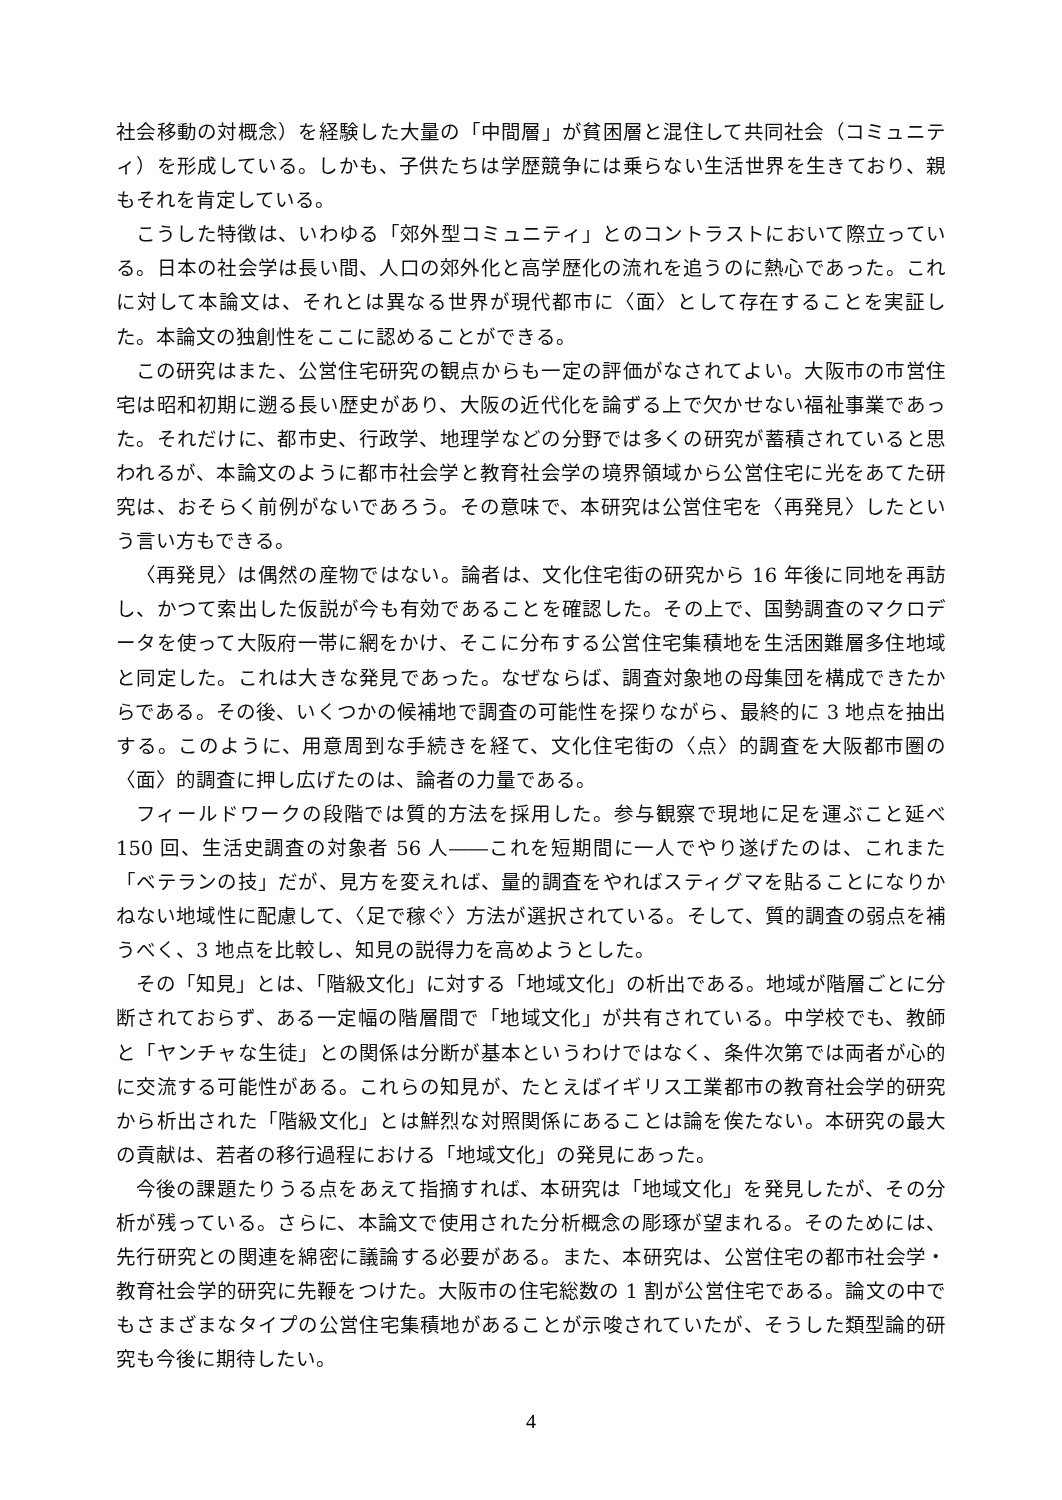社会移動の対概念）を経験した大量の「中間層」が貧困層と混住して共同社会（コミュニティ）を形成している。しかも、子供たちは学歴競争には乗らない生活世界を生きており、親もそれを肯定している。
こうした特徴は、いわゆる「郊外型コミュニティ」とのコントラストにおいて際立っている。日本の社会学は長い間、人口の郊外化と高学歴化の流れを追うのに熱心であった。これに対して本論文は、それとは異なる世界が現代都市に〈面〉として存在することを実証した。本論文の独創性をここに認めることができる。
この研究はまた、公営住宅研究の観点からも一定の評価がなされてよい。大阪市の市営住宅は昭和初期に遡る長い歴史があり、大阪の近代化を論ずる上で欠かせない福祉事業であった。それだけに、都市史、行政学、地理学などの分野では多くの研究が蓄積されていると思われるが、本論文のように都市社会学と教育社会学の境界領域から公営住宅に光をあてた研究は、おそらく前例がないであろう。その意味で、本研究は公営住宅を〈再発見〉したという言い方もできる。
〈再発見〉は偶然の産物ではない。論者は、文化住宅街の研究から 16 年後に同地を再訪し、かつて索出した仮説が今も有効であることを確認した。その上で、国勢調査のマクロデータを使って大阪府一帯に網をかけ、そこに分布する公営住宅集積地を生活困難層多住地域と同定した。これは大きな発見であった。なぜならば、調査対象地の母集団を構成できたからである。その後、いくつかの候補地で調査の可能性を探りながら、最終的に 3 地点を抽出する。このように、用意周到な手続きを経て、文化住宅街の〈点〉的調査を大阪都市圏の〈面〉的調査に押し広げたのは、論者の力量である。
フィールドワークの段階では質的方法を採用した。参与観察で現地に足を運ぶこと延べ 150 回、生活史調査の対象者 56 人――これを短期間に一人でやり遂げたのは、これまた「ベテランの技」だが、見方を変えれば、量的調査をやればスティグマを貼ることになりかねない地域性に配慮して、〈足で稼ぐ〉方法が選択されている。そして、質的調査の弱点を補うべく、3 地点を比較し、知見の説得力を高めようとした。
その「知見」とは、「階級文化」に対する「地域文化」の析出である。地域が階層ごとに分断されておらず、ある一定幅の階層間で「地域文化」が共有されている。中学校でも、教師と「ヤンチャな生徒」との関係は分断が基本というわけではなく、条件次第では両者が心的に交流する可能性がある。これらの知見が、たとえばイギリス工業都市の教育社会学的研究から析出された「階級文化」とは鮮烈な対照関係にあることは論を俟たない。本研究の最大の貢献は、若者の移行過程における「地域文化」の発見にあった。
今後の課題たりうる点をあえて指摘すれば、本研究は「地域文化」を発見したが、その分析が残っている。さらに、本論文で使用された分析概念の彫琢が望まれる。そのためには、先行研究との関連を綿密に議論する必要がある。また、本研究は、公営住宅の都市社会学・教育社会学的研究に先鞭をつけた。大阪市の住宅総数の 1 割が公営住宅である。論文の中でもさまざまなタイプの公営住宅集積地があることが示唆されていたが、そうした類型論的研究も今後に期待したい。
4